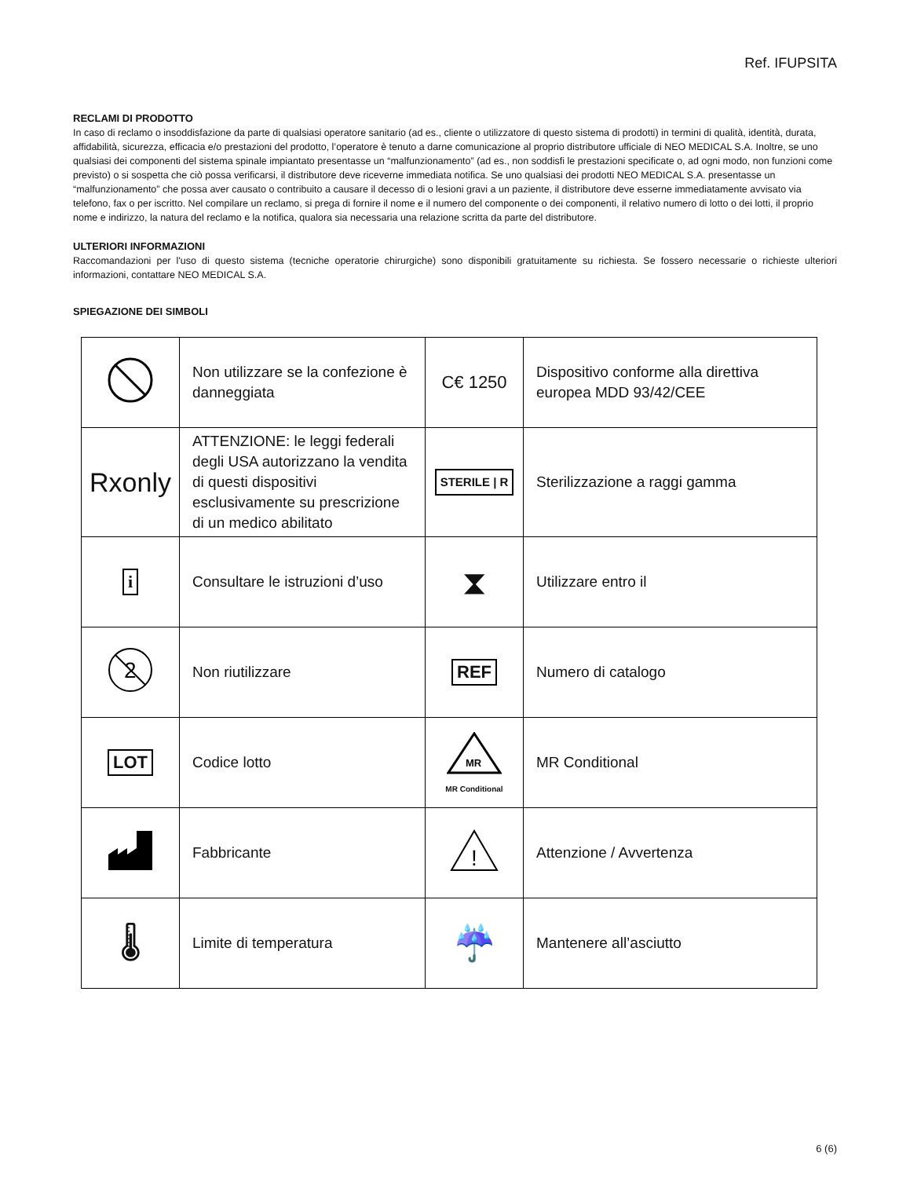Ref. IFUPSITA
RECLAMI DI PRODOTTO
In caso di reclamo o insoddisfazione da parte di qualsiasi operatore sanitario (ad es., cliente o utilizzatore di questo sistema di prodotti) in termini di qualità, identità, durata, affidabilità, sicurezza, efficacia e/o prestazioni del prodotto, l’operatore è tenuto a darne comunicazione al proprio distributore ufficiale di NEO MEDICAL S.A. Inoltre, se uno qualsiasi dei componenti del sistema spinale impiantato presentasse un “malfunzionamento” (ad es., non soddisfi le prestazioni specificate o, ad ogni modo, non funzioni come previsto) o si sospetta che ciò possa verificarsi, il distributore deve riceverne immediata notifica. Se uno qualsiasi dei prodotti NEO MEDICAL S.A. presentasse un “malfunzionamento” che possa aver causato o contribuito a causare il decesso di o lesioni gravi a un paziente, il distributore deve esserne immediatamente avvisato via telefono, fax o per iscritto. Nel compilare un reclamo, si prega di fornire il nome e il numero del componente o dei componenti, il relativo numero di lotto o dei lotti, il proprio nome e indirizzo, la natura del reclamo e la notifica, qualora sia necessaria una relazione scritta da parte del distributore.
ULTERIORI INFORMAZIONI
Raccomandazioni per l'uso di questo sistema (tecniche operatorie chirurgiche) sono disponibili gratuitamente su richiesta. Se fossero necessarie o richieste ulteriori informazioni, contattare NEO MEDICAL S.A.
SPIEGAZIONE DEI SIMBOLI
| | Non utilizzare se la confezione è danneggiata | C€ 1250 | Dispositivo conforme alla direttiva europea MDD 93/42/CEE |
| Rxonly | ATTENZIONE: le leggi federali degli USA autorizzano la vendita di questi dispositivi esclusivamente su prescrizione di un medico abilitato | STERILE / R | Sterilizzazione a raggi gamma |
| i | Consultare le istruzioni d’uso | ⧗ | Utilizzare entro il |
| 2 | Non riutilizzare | REF | Numero di catalogo |
| LOT | Codice lotto | MR MR Conditional | MR Conditional |
| | Fabbricante | ! | Attenzione / Avvertenza |
| 🌡 | Limite di temperatura | ☔ | Mantenere all’asciutto |
6 (6)